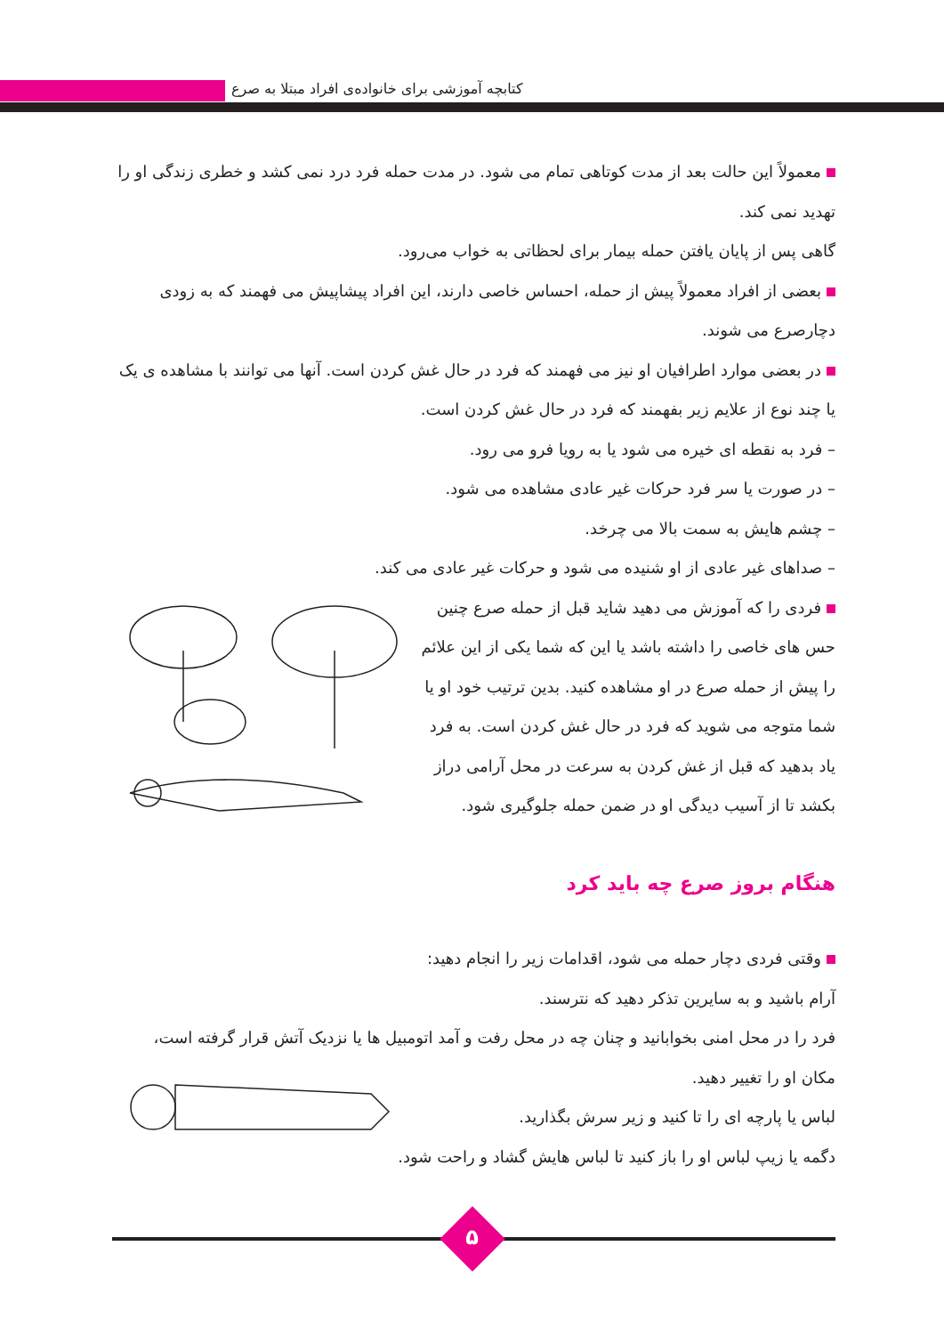کتابچه آموزشی برای خانواده‌ی افراد مبتلا به صرع
معمولاً این حالت بعد از مدت کوتاهی تمام می شود. در مدت حمله فرد درد نمی کشد و خطری زندگی او را تهدید نمی کند.
گاهی پس از پایان یافتن حمله بیمار برای لحظاتی به خواب می‌رود.
بعضی از افراد معمولاً پیش از حمله، احساس خاصی دارند، این افراد پیشاپیش می فهمند که به زودی دچارصرع می شوند.
در بعضی موارد اطرافیان او نیز می فهمند که فرد در حال غش کردن است. آنها می توانند با مشاهده ی یک یا چند نوع از علایم زیر بفهمند که فرد در حال غش کردن است.
– فرد به نقطه ای خیره می شود یا به رویا فرو می رود.
– در صورت یا سر فرد حرکات غیر عادی مشاهده می شود.
– چشم هایش به سمت بالا می چرخد.
– صداهای غیر عادی از او شنیده می شود و حرکات غیر عادی می کند.
فردی را که آموزش می دهید شاید قبل از حمله صرع چنین حس های خاصی را داشته باشد یا این که شما یکی از این علائم را پیش از حمله صرع در او مشاهده کنید. بدین ترتیب خود او یا شما متوجه می شوید که فرد در حال غش کردن است. به فرد یاد بدهید که قبل از غش کردن به سرعت در محل آرامی دراز بکشد تا از آسیب دیدگی او در ضمن حمله جلوگیری شود.
هنگام بروز صرع چه باید کرد
وقتی فردی دچار حمله می شود، اقدامات زیر را انجام دهید:
آرام باشید و به سایرین تذکر دهید که نترسند.
فرد را در محل امنی بخوابانید و چنان چه در محل رفت و آمد اتومبیل ها یا نزدیک آتش قرار گرفته است،
مکان او را تغییر دهید.
لباس یا پارچه ای را تا کنید و زیر سرش بگذارید.
دگمه یا زیپ لباس او را باز کنید تا لباس هایش گشاد و راحت شود.
۵